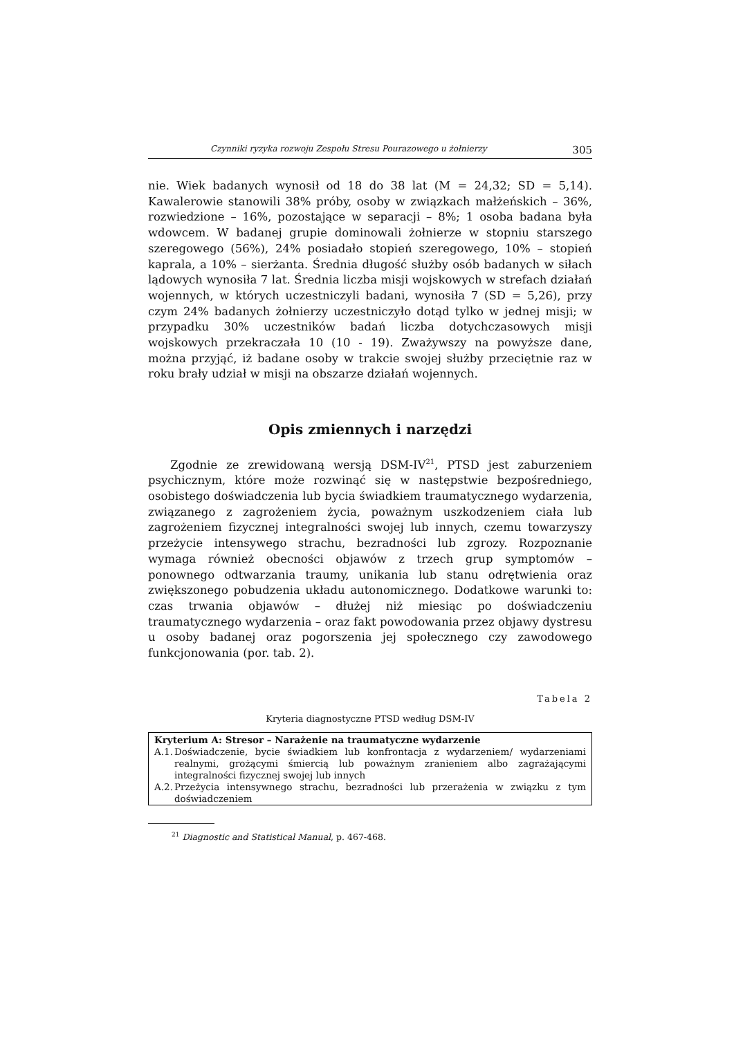Czynniki ryzyka rozwoju Zespołu Stresu Pourazowego u żołnierzy 305
nie. Wiek badanych wynosił od 18 do 38 lat (M = 24,32; SD = 5,14). Kawalerowie stanowili 38% próby, osoby w związkach małżeńskich – 36%, rozwiedzione – 16%, pozostające w separacji – 8%; 1 osoba badana była wdowcem. W badanej grupie dominowali żołnierze w stopniu starszego szeregowego (56%), 24% posiadało stopień szeregowego, 10% – stopień kaprala, a 10% – sierżanta. Średnia długość służby osób badanych w siłach lądowych wynosiła 7 lat. Średnia liczba misji wojskowych w strefach działań wojennych, w których uczestniczyli badani, wynosiła 7 (SD = 5,26), przy czym 24% badanych żołnierzy uczestniczyło dotąd tylko w jednej misji; w przypadku 30% uczestników badań liczba dotychczasowych misji wojskowych przekraczała 10 (10 - 19). Zważywszy na powyższe dane, można przyjąć, iż badane osoby w trakcie swojej służby przeciętnie raz w roku brały udział w misji na obszarze działań wojennych.
Opis zmiennych i narzędzi
Zgodnie ze zrewidowaną wersją DSM-IV<sup>21</sup>, PTSD jest zaburzeniem psychicznym, które może rozwinąć się w następstwie bezpośredniego, osobistego doświadczenia lub bycia świadkiem traumatycznego wydarzenia, związanego z zagrożeniem życia, poważnym uszkodzeniem ciała lub zagrożeniem fizycznej integralności swojej lub innych, czemu towarzyszy przeżycie intensywego strachu, bezradności lub zgrozy. Rozpoznanie wymaga również obecności objawów z trzech grup symptomów – ponownego odtwarzania traumy, unikania lub stanu odrętwienia oraz zwiększonego pobudzenia układu autonomicznego. Dodatkowe warunki to: czas trwania objawów – dłużej niż miesiąc po doświadczeniu traumatycznego wydarzenia – oraz fakt powodowania przez objawy dystresu u osoby badanej oraz pogorszenia jej społecznego czy zawodowego funkcjonowania (por. tab. 2).
Tabela 2
Kryteria diagnostyczne PTSD według DSM-IV
| Kryterium A: Stresor – Narażenie na traumatyczne wydarzenie | |
| --- | --- |
| A.1. | Doświadczenie, bycie świadkiem lub konfrontacja z wydarzeniem/ wydarzeniami realnymi, grożącymi śmiercią lub poważnym zranieniem albo zagrażającymi integralności fizycznej swojej lub innych |
| A.2. | Przeżycia intensywnego strachu, bezradności lub przerażenia w związku z tym doświadczeniem |
<sup>21</sup> Diagnostic and Statistical Manual, p. 467-468.